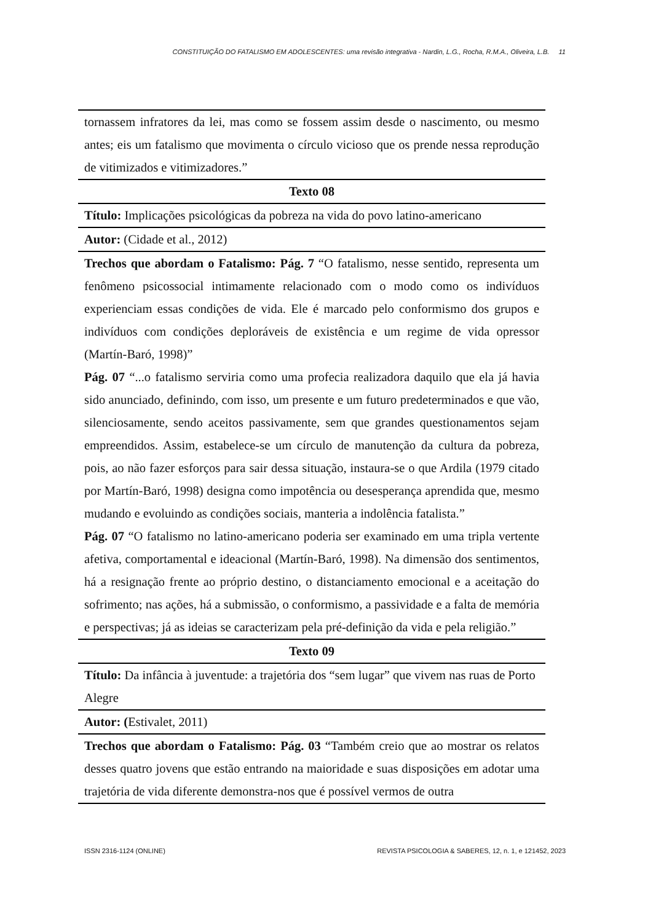CONSTITUIÇÃO DO FATALISMO EM ADOLESCENTES: uma revisão integrativa - Nardin, L.G., Rocha, R.M.A., Oliveira, L.B. 11
| tornassem infratores da lei, mas como se fossem assim desde o nascimento, ou mesmo antes; eis um fatalismo que movimenta o círculo vicioso que os prende nessa reprodução de vitimizados e vitimizadores.” |
| Texto 08 |
| Título: Implicações psicológicas da pobreza na vida do povo latino-americano |
| Autor: (Cidade et al., 2012) |
| Trechos que abordam o Fatalismo: Pág. 7 “O fatalismo, nesse sentido, representa um fenômeno psicossocial intimamente relacionado com o modo como os indivíduos experienciam essas condições de vida. Ele é marcado pelo conformismo dos grupos e indivíduos com condições deploráveis de existência e um regime de vida opressor (Martín-Baró, 1998)” Pág. 07 “...o fatalismo serviria como uma profecia realizadora daquilo que ela já havia sido anunciado, definindo, com isso, um presente e um futuro predeterminados e que vão, silenciosamente, sendo aceitos passivamente, sem que grandes questionamentos sejam empreendidos. Assim, estabelece-se um círculo de manutenção da cultura da pobreza, pois, ao não fazer esforços para sair dessa situação, instaura-se o que Ardila (1979 citado por Martín-Baró, 1998) designa como impotência ou desesperança aprendida que, mesmo mudando e evoluindo as condições sociais, manteria a indolência fatalista.” Pág. 07 “O fatalismo no latino-americano poderia ser examinado em uma tripla vertente afetiva, comportamental e ideacional (Martín-Baró, 1998). Na dimensão dos sentimentos, há a resignação frente ao próprio destino, o distanciamento emocional e a aceitação do sofrimento; nas ações, há a submissão, o conformismo, a passividade e a falta de memória e perspectivas; já as ideias se caracterizam pela pré-definição da vida e pela religião.” |
| Texto 09 |
| Título: Da infância à juventude: a trajetória dos “sem lugar” que vivem nas ruas de Porto Alegre |
| Autor: ( Estivalet, 2011) |
| Trechos que abordam o Fatalismo: Pág. 03 “Também creio que ao mostrar os relatos desses quatro jovens que estão entrando na maioridade e suas disposições em adotar uma trajetória de vida diferente demonstra-nos que é possível vermos de outra |
ISSN 2316-1124 (ONLINE) REVISTA PSICOLOGIA & SABERES, 12, n. 1, e 121452, 2023